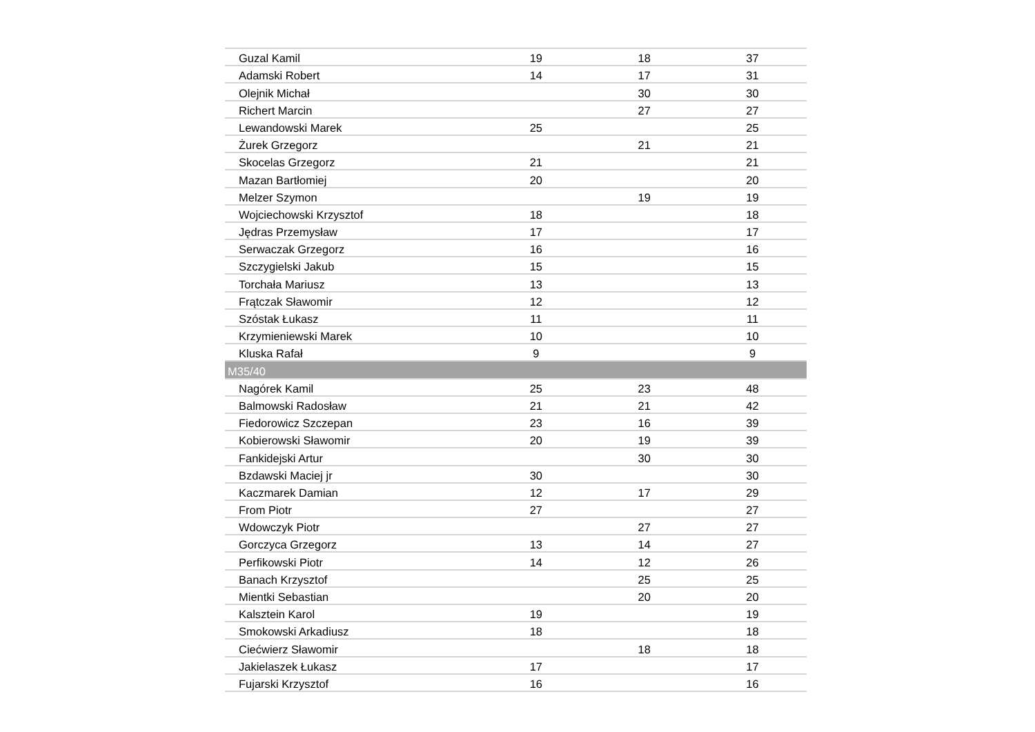| Guzal Kamil | 19 | 18 | 37 |
| Adamski Robert | 14 | 17 | 31 |
| Olejnik Michał | | 30 | 30 |
| Richert Marcin | | 27 | 27 |
| Lewandowski Marek | 25 | | 25 |
| Żurek Grzegorz | | 21 | 21 |
| Skocelas Grzegorz | 21 | | 21 |
| Mazan Bartłomiej | 20 | | 20 |
| Melzer Szymon | | 19 | 19 |
| Wojciechowski Krzysztof | 18 | | 18 |
| Jędras Przemysław | 17 | | 17 |
| Serwaczak Grzegorz | 16 | | 16 |
| Szczygielski Jakub | 15 | | 15 |
| Torchała Mariusz | 13 | | 13 |
| Frątczak Sławomir | 12 | | 12 |
| Szóstak Łukasz | 11 | | 11 |
| Krzymieniewski Marek | 10 | | 10 |
| Kluska Rafał | 9 | | 9 |
| M35/40 | | | |
| Nagórek Kamil | 25 | 23 | 48 |
| Balmowski Radosław | 21 | 21 | 42 |
| Fiedorowicz Szczepan | 23 | 16 | 39 |
| Kobierowski Sławomir | 20 | 19 | 39 |
| Fankidejski Artur | | 30 | 30 |
| Bzdawski Maciej jr | 30 | | 30 |
| Kaczmarek Damian | 12 | 17 | 29 |
| From Piotr | 27 | | 27 |
| Wdowczyk Piotr | | 27 | 27 |
| Gorczyca Grzegorz | 13 | 14 | 27 |
| Perfikowski Piotr | 14 | 12 | 26 |
| Banach Krzysztof | | 25 | 25 |
| Mientki Sebastian | | 20 | 20 |
| Kalsztein Karol | 19 | | 19 |
| Smokowski Arkadiusz | 18 | | 18 |
| Ciećwierz Sławomir | | 18 | 18 |
| Jakielaszek Łukasz | 17 | | 17 |
| Fujarski Krzysztof | 16 | | 16 |